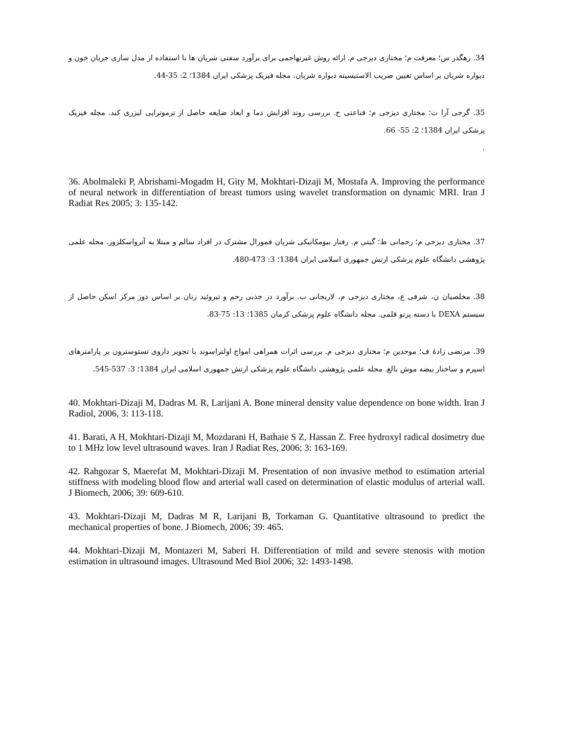34. رهگذر س؛ معرفت م؛ مختاری دیزجی م. ارائه روش غیرتهاجمی برای برآورد سفتی شریان ها با استفاده از مدل سازی جریان خون و دیواره شریان بر اساس تعیین ضریب الاستیسیته دیواره شریان. مجله فیزیک پزشکی ایران 1384؛ 2: 35-44.
35. گرجی آرا ت؛ مختاری دیزجی م؛ قناعتی ح. بررسی روند افزایش دما و ابعاد ضایعه حاصل از ترموتراپی لیزری کبد. مجله فیزیک پزشکی ایران 1384؛ 2: 55- 66.
.
36. Abolmaleki P, Abrishami-Mogadm H, Gity M, Mokhtari-Dizaji M, Mostafa A. Improving the performance of neural network in differentiation of breast tumors using wavelet transformation on dynamic MRI. Iran J Radiat Res 2005; 3: 135-142.
37. مختاری دیزجی م؛ رحمانی ط؛ گیتی م. رفتار بیومکانیکی شریان فمورال مشترک در افراد سالم و مبتلا به آترواسکلروز. مجله علمی پژوهشی دانشگاه علوم پزشکی ارتش جمهوری اسلامی ایران 1384؛ 3: 473-480.
38. مخلصیان ن، شرفی ع، مختاری دیزجی م، لاریجانی ب. برآورد دز جذبی رحم و تیروئید زنان بر اساس دوز مرکز اسکن حاصل از سیستم DEXA با دسته پرتو قلمی. مجله دانشگاه علوم پزشکی کرمان 1385؛ 13: 75-83.
39. مرتضی زادهٔ ف؛ موحدین م؛ مختاری دیزجی م. بررسی اثرات همراهی امواج اولتراسوند با تجویز داروی تستوسترون بر پارامترهای اسپرم و ساختار بیضه موش بالغ. مجله علمی پژوهشی دانشگاه علوم پزشکی ارتش جمهوری اسلامی ایران 1384؛ 3: 537-545.
40. Mokhtari-Dizaji M, Dadras M. R, Larijani A. Bone mineral density value dependence on bone width. Iran J Radiol, 2006, 3: 113-118.
41. Barati, A H, Mokhtari-Dizaji M, Mozdarani H, Bathaie S Z, Hassan Z. Free hydroxyl radical dosimetry due to 1 MHz low level ultrasound waves. Iran J Radiat Res, 2006; 3: 163-169.
42. Rahgozar S, Maerefat M, Mokhtari-Dizaji M. Presentation of non invasive method to estimation arterial stiffness with modeling blood flow and arterial wall cased on determination of elastic modulus of arterial wall. J Biomech, 2006; 39: 609-610.
43. Mokhtari-Dizaji M, Dadras M R, Larijani B, Torkaman G. Quantitative ultrasound to predict the mechanical properties of bone. J Biomech, 2006; 39: 465.
44. Mokhtari-Dizaji M, Montazeri M, Saberi H. Differentiation of mild and severe stenosis with motion estimation in ultrasound images. Ultrasound Med Biol 2006; 32: 1493-1498.